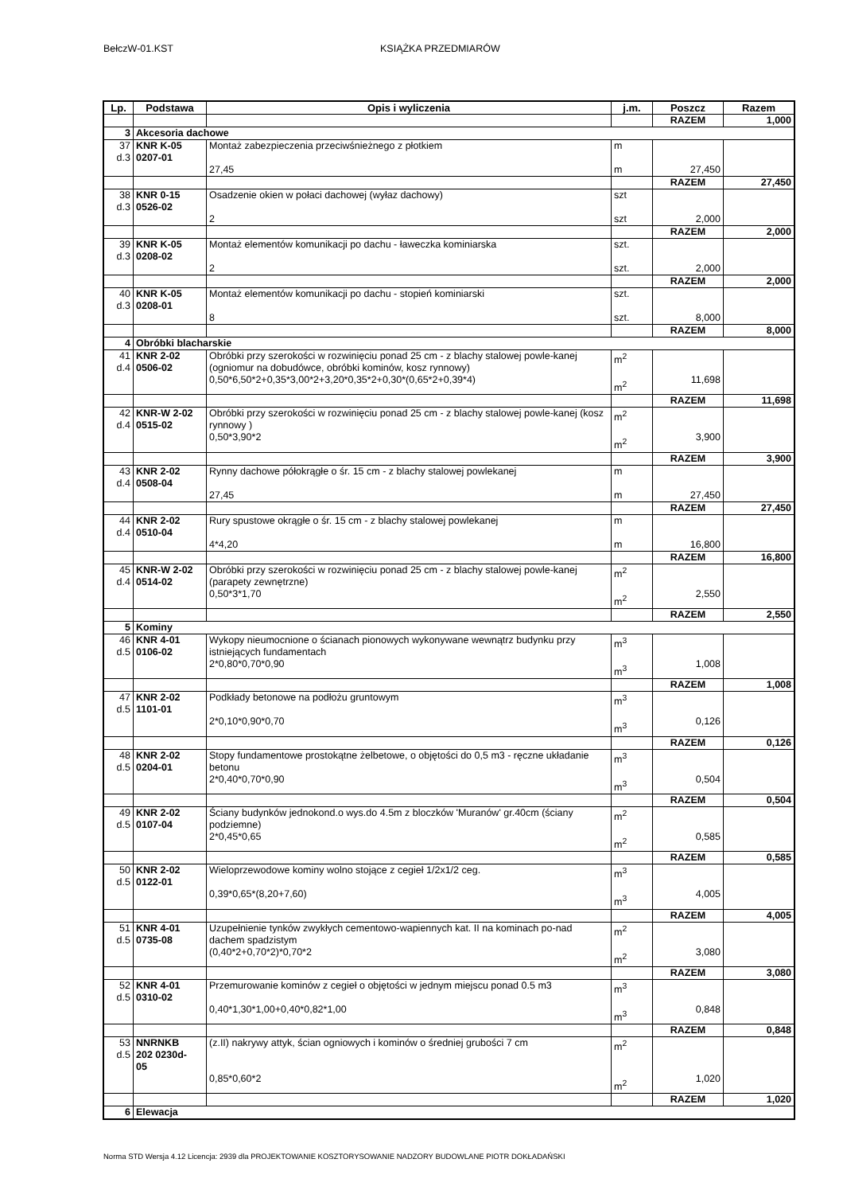BełczW-01.KST KSIĄŻKA PRZEDMIARÓW
| Lp. | Podstawa | Opis i wyliczenia | j.m. | Poszcz | Razem |
| --- | --- | --- | --- | --- | --- |
| | | | | RAZEM | 1,000 |
| 3 | Akcesoria dachowe | | | | |
| 37 d.3 | KNR K-05 0207-01 | Montaż zabezpieczenia przeciwśnieżnego z płotkiem 27,45 | m m | 27,450 | |
| | | | | RAZEM | 27,450 |
| 38 d.3 | KNR 0-15 0526-02 | Osadzenie okien w połaci dachowej (wyłaz dachowy) 2 | szt szt | 2,000 | |
| | | | | RAZEM | 2,000 |
| 39 d.3 | KNR K-05 0208-02 | Montaż elementów komunikacji po dachu - ławeczka kominiarska 2 | szt. szt. | 2,000 | |
| | | | | RAZEM | 2,000 |
| 40 d.3 | KNR K-05 0208-01 | Montaż elementów komunikacji po dachu - stopień kominiarski 8 | szt. szt. | 8,000 | |
| | | | | RAZEM | 8,000 |
| 4 | Obróbki blacharskie | | | | |
| 41 d.4 | KNR 2-02 0506-02 | Obróbki przy szerokości w rozwinięciu ponad 25 cm - z blachy stalowej powle-kanej (ogniomur na dobudówce, obróbki kominów, kosz rynnowy) 0,50*6,50*2+0,35*3,00*2+3,20*0,35*2+0,30*(0,65*2+0,39*4) | m<sup>2</sup> m<sup>2</sup> | 11,698 | |
| | | | | RAZEM | 11,698 |
| 42 d.4 | KNR-W 2-02 0515-02 | Obróbki przy szerokości w rozwinięciu ponad 25 cm - z blachy stalowej powle-kanej (kosz rynnowy ) 0,50*3,90*2 | m<sup>2</sup> m<sup>2</sup> | 3,900 | |
| | | | | RAZEM | 3,900 |
| 43 d.4 | KNR 2-02 0508-04 | Rynny dachowe półokrągłe o śr. 15 cm - z blachy stalowej powlekanej 27,45 | m m | 27,450 | |
| | | | | RAZEM | 27,450 |
| 44 d.4 | KNR 2-02 0510-04 | Rury spustowe okrągłe o śr. 15 cm - z blachy stalowej powlekanej 4*4,20 | m m | 16,800 | |
| | | | | RAZEM | 16,800 |
| 45 d.4 | KNR-W 2-02 0514-02 | Obróbki przy szerokości w rozwinięciu ponad 25 cm - z blachy stalowej powle-kanej (parapety zewnętrzne) 0,50*3*1,70 | m<sup>2</sup> m<sup>2</sup> | 2,550 | |
| | | | | RAZEM | 2,550 |
| 5 | Kominy | | | | |
| 46 d.5 | KNR 4-01 0106-02 | Wykopy nieumocnione o ścianach pionowych wykonywane wewnątrz budynku przy istniejących fundamentach 2*0,80*0,70*0,90 | m<sup>3</sup> m<sup>3</sup> | 1,008 | |
| | | | | RAZEM | 1,008 |
| 47 d.5 | KNR 2-02 1101-01 | Podkłady betonowe na podłożu gruntowym 2*0,10*0,90*0,70 | m<sup>3</sup> m<sup>3</sup> | 0,126 | |
| | | | | RAZEM | 0,126 |
| 48 d.5 | KNR 2-02 0204-01 | Stopy fundamentowe prostokątne żelbetowe, o objętości do 0,5 m3 - ręczne układanie betonu 2*0,40*0,70*0,90 | m<sup>3</sup> m<sup>3</sup> | 0,504 | |
| | | | | RAZEM | 0,504 |
| 49 d.5 | KNR 2-02 0107-04 | Ściany budynków jednokond.o wys.do 4.5m z bloczków 'Muranów' gr.40cm (ściany podziemne) 2*0,45*0,65 | m<sup>2</sup> m<sup>2</sup> | 0,585 | |
| | | | | RAZEM | 0,585 |
| 50 d.5 | KNR 2-02 0122-01 | Wieloprzewodowe kominy wolno stojące z cegieł 1/2x1/2 ceg. 0,39*0,65*(8,20+7,60) | m<sup>3</sup> m<sup>3</sup> | 4,005 | |
| | | | | RAZEM | 4,005 |
| 51 d.5 | KNR 4-01 0735-08 | Uzupełnienie tynków zwykłych cementowo-wapiennych kat. II na kominach po-nad dachem spadzistym (0,40*2+0,70*2)*0,70*2 | m<sup>2</sup> m<sup>2</sup> | 3,080 | |
| | | | | RAZEM | 3,080 |
| 52 d.5 | KNR 4-01 0310-02 | Przemurowanie kominów z cegieł o objętości w jednym miejscu ponad 0.5 m3 0,40*1,30*1,00+0,40*0,82*1,00 | m<sup>3</sup> m<sup>3</sup> | 0,848 | |
| | | | | RAZEM | 0,848 |
| 53 d.5 | NNRNKB 202 0230d- 05 | (z.II) nakrywy attyk, ścian ogniowych i kominów o średniej grubości 7 cm 0,85*0,60*2 | m<sup>2</sup> m<sup>2</sup> | 1,020 | |
| | | | | RAZEM | 1,020 |
| 6 | Elewacja | | | | |
Norma STD Wersja 4.12 Licencja: 2939 dla PROJEKTOWANIE KOSZTORYSOWANIE NADZORY BUDOWLANE PIOTR DOKŁADAŃSKI